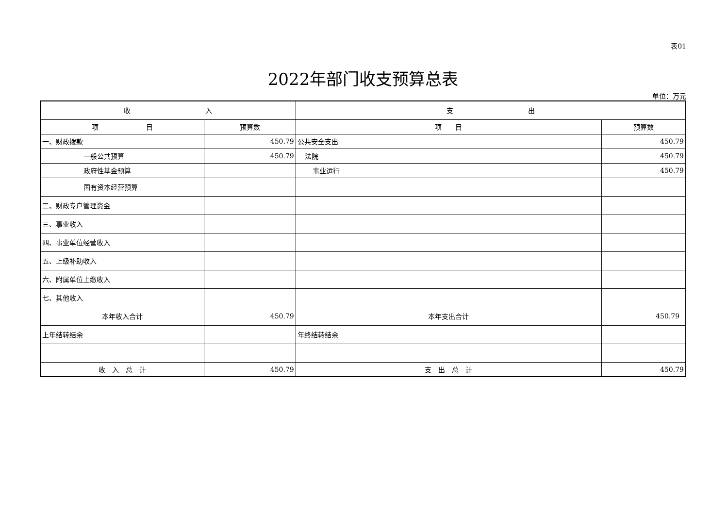表01
2022年部门收支预算总表
单位：万元
| 收 入 | | 支 出 | |
| --- | --- | --- | --- |
| 项 目 | 预算数 | 项 目 | 预算数 |
| 一、财政拨款 | 450.79 | 公共安全支出 | 450.79 |
| 一般公共预算 | 450.79 | 法院 | 450.79 |
| 政府性基金预算 | | 事业运行 | 450.79 |
| 国有资本经营预算 | | | |
| 二、财政专户管理资金 | | | |
| 三、事业收入 | | | |
| 四、事业单位经营收入 | | | |
| 五、上级补助收入 | | | |
| 六、附属单位上缴收入 | | | |
| 七、其他收入 | | | |
| 本年收入合计 | 450.79 | 本年支出合计 | 450.79 |
| 上年结转结余 | | 年终结转结余 | |
| 收 入 总 计 | 450.79 | 支 出 总 计 | 450.79 |